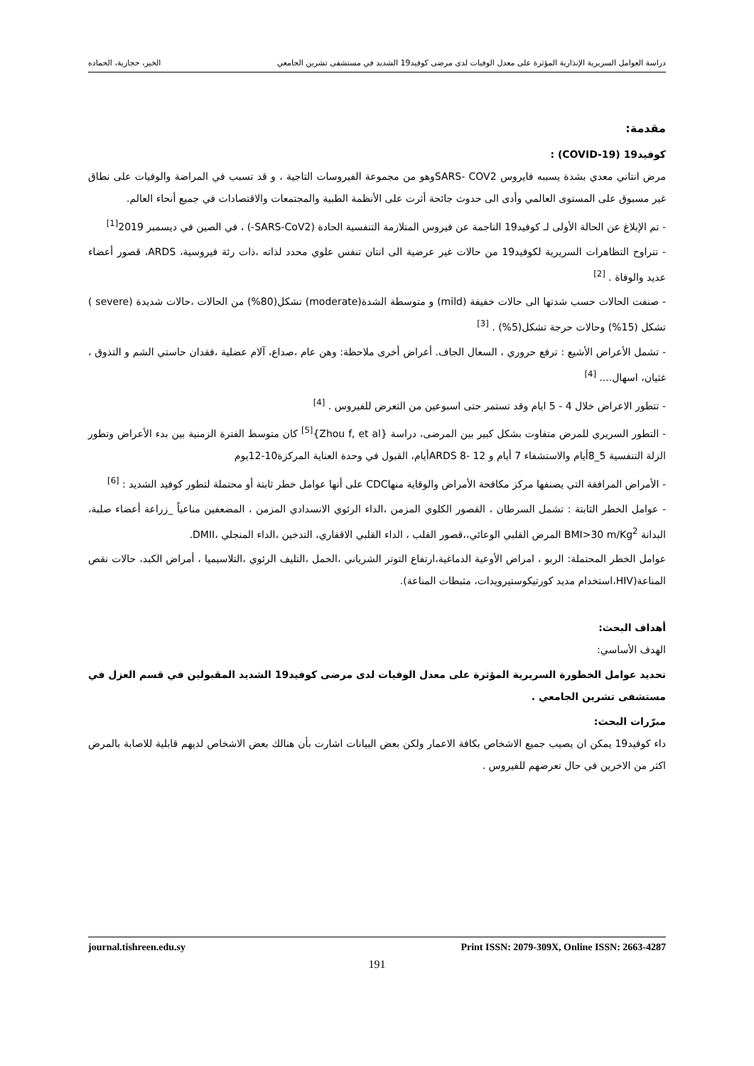دراسة العوامل السريرية الإنذارية المؤثرة على معدل الوفيات لدى مرضى كوفيد19 الشديد في مستشفى تشرين الجامعي الخير، حجازية، الحماده
مقدمة:
كوفيد19 (COVID-19) :
مرض انتاني معدي بشدة يسببه فايروس SARS- COV2وهو من مجموعة الفيروسات التاجية ، و قد تسبب في المراضة والوفيات على نطاق غير مسبوق على المستوى العالمي وأدى الى حدوث جائحة أثرت على الأنظمة الطبية والمجتمعات والاقتصادات في جميع أنحاء العالم.
- تم الإبلاغ عن الحالة الأولى لـ كوفيد19 الناجمة عن فيروس المتلازمة التنفسية الحادة (SARS-CoV2-) ، في الصين في ديسمبر 2019<sup>[1]</sup>
- تتراوح التظاهرات السريرية لكوفيد19 من حالات غير عرضية الى انتان تنفس علوي محدد لذاته ،ذات رئة فيروسية، ARDS، قصور أعضاء عديد والوفاة . <sup>[2]</sup>
- صنفت الحالات حسب شدتها الى حالات خفيفة (mild) و متوسطة الشدة(moderate) تشكل(80%) من الحالات ،حالات شديدة (severe ) تشكل (15%) وحالات حرجة تشكل(5%) . <sup>[3]</sup>
- تشمل الأعراض الأشيع : ترفع حروري ، السعال الجاف. أعراض أخرى ملاحظة: وهن عام ،صداع، آلام عضلية ،فقدان حاستي الشم و التذوق ، غثيان، اسهال.... <sup>[4]</sup>
- تتطور الاعراض خلال 4 - 5 ايام وقد تستمر حتى اسبوعين من التعرض للفيروس . <sup>[4]</sup>
- التطور السريري للمرض متفاوت بشكل كبير بين المرضى، دراسة {Zhou f, et al}<sup>[5]</sup> كان متوسط الفترة الزمنية بين بدء الأعراض وتطور الزلة التنفسية 5_8أيام والاستشفاء 7 أيام و ARDS 8- 12أيام، القبول في وحدة العناية المركزة10-12يوم
- الأمراض المرافقة التي يصنفها مركز مكافحة الأمراض والوقاية منهاCDC على أنها عوامل خطر ثابتة أو محتملة لتطور كوفيد الشديد : <sup>[6]</sup>
- عوامل الخطر الثابتة : تشمل السرطان ، القصور الكلوي المزمن ،الداء الرئوي الانسدادي المزمن ، المضعفين مناعياً _زراعة أعضاء صلبة، البدانة BMI>30 m/Kg<sup>2</sup> المرض القلبي الوعائي،،قصور القلب ، الداء القلبي الاقفاري، التدخين ،الداء المنجلي ،DMII.
عوامل الخطر المحتملة: الربو ، امراض الأوعية الدماغية،ارتفاع التوتر الشرياني ،الحمل ،التليف الرئوي ،التلاسيميا ، أمراض الكبد، حالات نقص المناعة(HIV،استخدام مديد كورتيكوستيرويدات، مثبطات المناعة).
أهداف البحث:
الهدف الأساسي:
تحديد عوامل الخطورة السريرية المؤثرة على معدل الوفيات لدى مرضى كوفيد19 الشديد المقبولين في قسم العزل في مستشفى تشرين الجامعي .
مبرّرات البحث:
داء كوفيد19 يمكن ان يصيب جميع الاشخاص بكافة الاعمار ولكن بعض البيانات اشارت بأن هنالك بعض الاشخاص لديهم قابلية للاصابة بالمرض اكثر من الاخرين في حال تعرضهم للفيروس .
journal.tishreen.edu.sy Print ISSN: 2079-309X, Online ISSN: 2663-4287
191